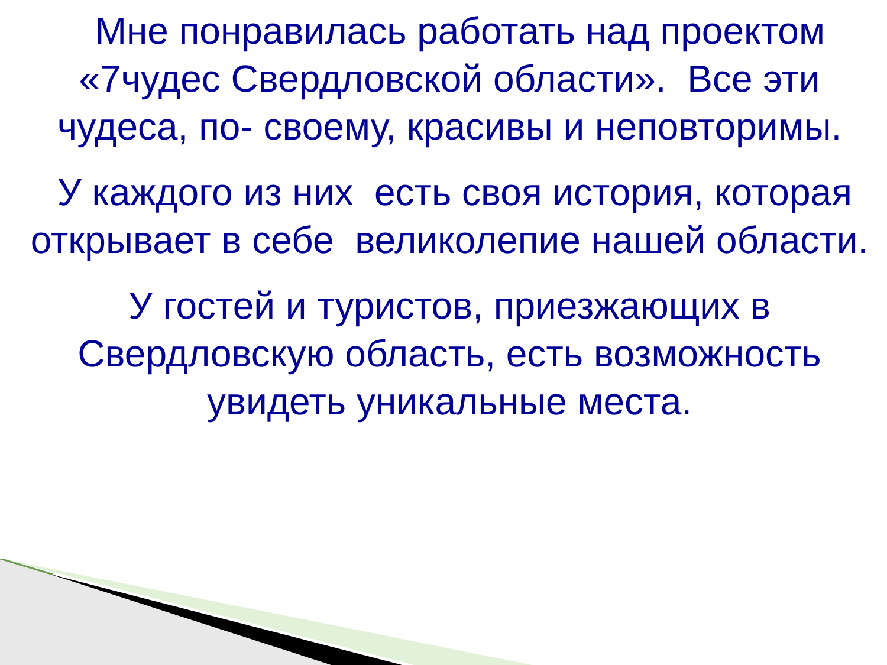Мне понравилась работать над проектом «7чудес Свердловской области». Все эти чудеса, по- своему, красивы и неповторимы.
У каждого из них есть своя история, которая открывает в себе великолепие нашей области.
У гостей и туристов, приезжающих в Свердловскую область, есть возможность увидеть уникальные места.